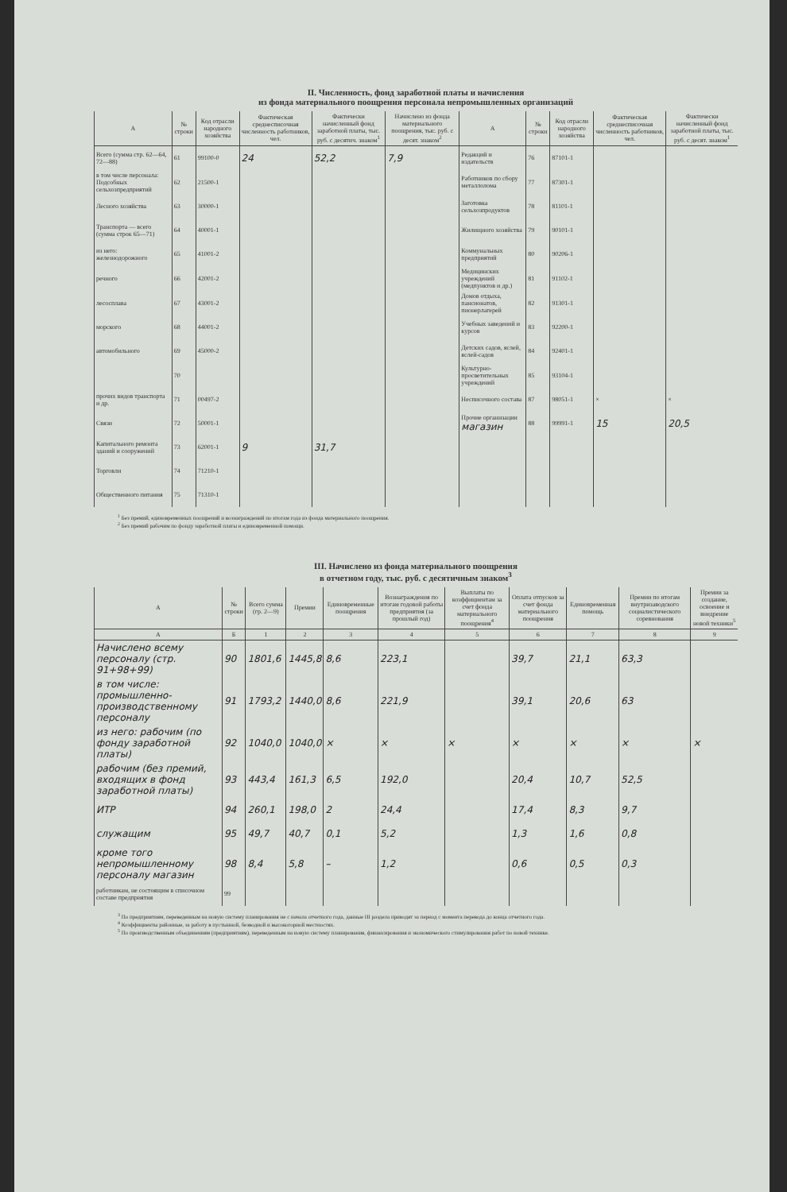II. Численность, фонд заработной платы и начисления
из фонда материального поощрения персонала непромышленных организаций
| А | № строки | Код отрасли народного хозяйства | Фактическая среднесписочная численность работников, чел. | Фактически начисленный фонд заработной платы, тыс. руб. с десятич. знаком<sup>1</sup> | Начислено из фонда материального поощрения, тыс. руб. с десят. знаком<sup>2</sup> | А | № строки | Код отрасли народного хозяйства | Фактическая среднесписочная численность работников, чел. | Фактически начисленный фонд заработной платы, тыс. руб. с десят. знаком<sup>1</sup> |
| --- | --- | --- | --- | --- | --- | --- | --- | --- | --- | --- |
| Всего (сумма стр. 62—64, 72—88) | 61 | 99100-0 | 24 | 52,2 | 7,9 | Редакций и издательств | 76 | 87101-1 | | |
| в том числе персонала: Подсобных сельхозпредприятий | 62 | 21500-1 | | | | Работников по сбору металлолома | 77 | 87301-1 | | |
| Лесного хозяйства | 63 | 30000-1 | | | | Заготовка сельхозпродуктов | 78 | 81101-1 | | |
| Транспорта — всего (сумма строк 65—71) | 64 | 40001-1 | | | | Жилищного хозяйства | 79 | 90101-1 | | |
| из него: железнодорожного | 65 | 41001-2 | | | | Коммунальных предприятий | 80 | 90206-1 | | |
| речного | 66 | 42001-2 | | | | Медицинских учреждений (медпунктов и др.) | 81 | 91102-1 | | |
| лесосплава | 67 | 43001-2 | | | | Домов отдыха, пансионатов, пионерлагерей | 82 | 91301-1 | | |
| морского | 68 | 44001-2 | | | | Учебных заведений и курсов | 83 | 92200-1 | | |
| автомобильного | 69 | 45000-2 | | | | Детских садов, яслей, яслей-садов | 84 | 92401-1 | | |
| | 70 | | | | | Культурно-просветительных учреждений | 85 | 93104-1 | | |
| прочих видов транспорта и др. | 71 | 00497-2 | | | | Несписочного состава | 87 | 98051-1 | × | × |
| Связи | 72 | 50001-1 | | | | Прочие организации магазин | 88 | 99991-1 | 15 | 20,5 |
| Капитального ремонта зданий и сооружений | 73 | 62001-1 | 9 | 31,7 | | | | | | |
| Торговли | 74 | 71210-1 | | | | | | | | |
| Общественного питания | 75 | 71310-1 | | | | | | | | |
<sup>1</sup> Без премий, единовременных поощрений и вознаграждений по итогам года из фонда материального поощрения.
<sup>2</sup> Без премий рабочим по фонду заработной платы и единовременной помощи.
III. Начислено из фонда материального поощрения
в отчетном году, тыс. руб. с десятичным знаком<sup>3</sup>
| А | № строки | Всего сумма (гр. 2—9) | Премии | Единовременные поощрения | Вознаграждения по итогам годовой работы предприятия (за прошлый год) | Выплаты по коэффициентам за счет фонда материального поощрения<sup>4</sup> | Оплата отпусков за счет фонда материального поощрения | Единовременная помощь | Премии по итогам внутризаводского социалистического соревнования | Премии за создание, освоение и внедрение новой техники<sup>5</sup> |
| --- | --- | --- | --- | --- | --- | --- | --- | --- | --- | --- |
| А | Б | 1 | 2 | 3 | 4 | 5 | 6 | 7 | 8 | 9 |
| Начислено всему персоналу (стр. 91+98+99) | 90 | 1801,6 | 1445,8 | 8,6 | 223,1 | | 39,7 | 21,1 | 63,3 | |
| в том числе: промышленно-производственному персоналу | 91 | 1793,2 | 1440,0 | 8,6 | 221,9 | | 39,1 | 20,6 | 63 | |
| из него: рабочим (по фонду заработной платы) | 92 | 1040,0 | 1040,0 | × | × | × | × | × | × | × |
| рабочим (без премий, входящих в фонд заработной платы) | 93 | 443,4 | 161,3 | 6,5 | 192,0 | | 20,4 | 10,7 | 52,5 | |
| ИТР | 94 | 260,1 | 198,0 | 2 | 24,4 | | 17,4 | 8,3 | 9,7 | |
| служащим | 95 | 49,7 | 40,7 | 0,1 | 5,2 | | 1,3 | 1,6 | 0,8 | |
| кроме того непромышленному персоналу магазин | 98 | 8,4 | 5,8 | – | 1,2 | | 0,6 | 0,5 | 0,3 | |
| работникам, не состоящим в списочном составе предприятия | 99 | | | | | | | | | |
<sup>3</sup> По предприятиям, переведенным на новую систему планирования не с начала отчетного года, данные III раздела приводят за период с момента перевода до конца отчетного года.
<sup>4</sup> Коэффициенты районные, за работу в пустынной, безводной и высокогорной местностях.
<sup>5</sup> По производственным объединениям (предприятиям), переведенным на новую систему планирования, финансирования и экономического стимулирования работ по новой технике.